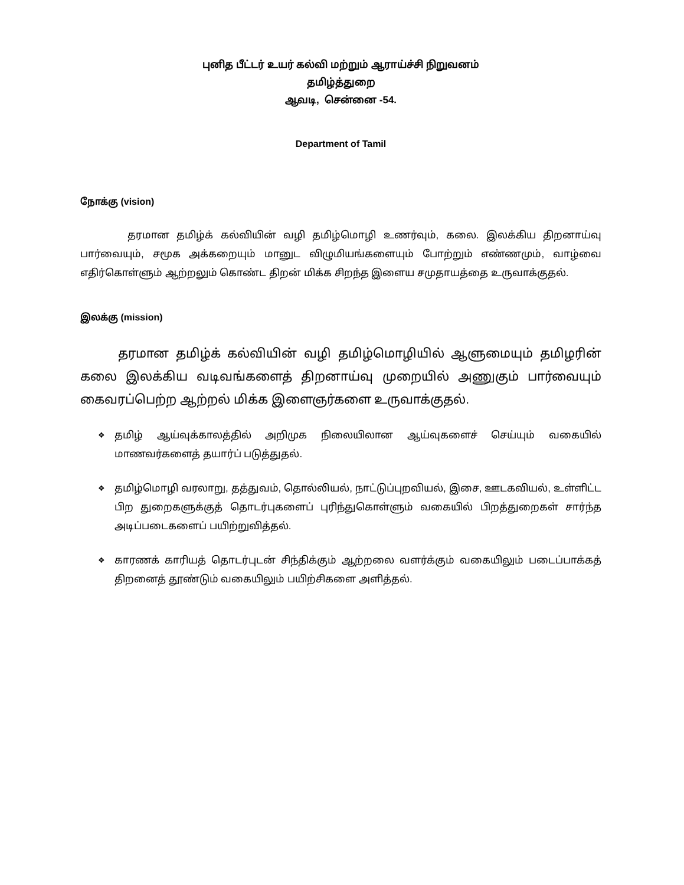புனித பீட்டர் உயர் கல்வி மற்றும் ஆராய்ச்சி நிறுவனம்
தமிழ்த்துறை
ஆவடி, சென்னை -54.
Department of Tamil
நோக்கு (vision)
தரமான தமிழ்க் கல்வியின் வழி தமிழ்மொழி உணர்வும், கலை. இலக்கிய திறனாய்வு பார்வையும், சமூக அக்கறையும் மானுட விழுமியங்களையும் போற்றும் எண்ணமும், வாழ்வை எதிர்கொள்ளும் ஆற்றலும் கொண்ட திறன் மிக்க சிறந்த இளைய சமுதாயத்தை உருவாக்குதல்.
இலக்கு (mission)
தரமான தமிழ்க் கல்வியின் வழி தமிழ்மொழியில் ஆளுமையும் தமிழரின் கலை இலக்கிய வடிவங்களைத் திறனாய்வு முறையில் அணுகும் பார்வையும் கைவரப்பெற்ற ஆற்றல் மிக்க இளைஞர்களை உருவாக்குதல்.
❖ தமிழ் ஆய்வுக்காலத்தில் அறிமுக நிலையிலான ஆய்வுகளைச் செய்யும் வகையில் மாணவர்களைத் தயார்ப் படுத்துதல்.
❖ தமிழ்மொழி வரலாறு, தத்துவம், தொல்லியல், நாட்டுப்புறவியல், இசை, ஊடகவியல், உள்ளிட்ட பிற துறைகளுக்குத் தொடர்புகளைப் புரிந்துகொள்ளும் வகையில் பிறத்துறைகள் சார்ந்த அடிப்படைகளைப் பயிற்றுவித்தல்.
❖ காரணக் காரியத் தொடர்புடன் சிந்திக்கும் ஆற்றலை வளர்க்கும் வகையிலும் படைப்பாக்கத் திறனைத் தூண்டும் வகையிலும் பயிற்சிகளை அளித்தல்.